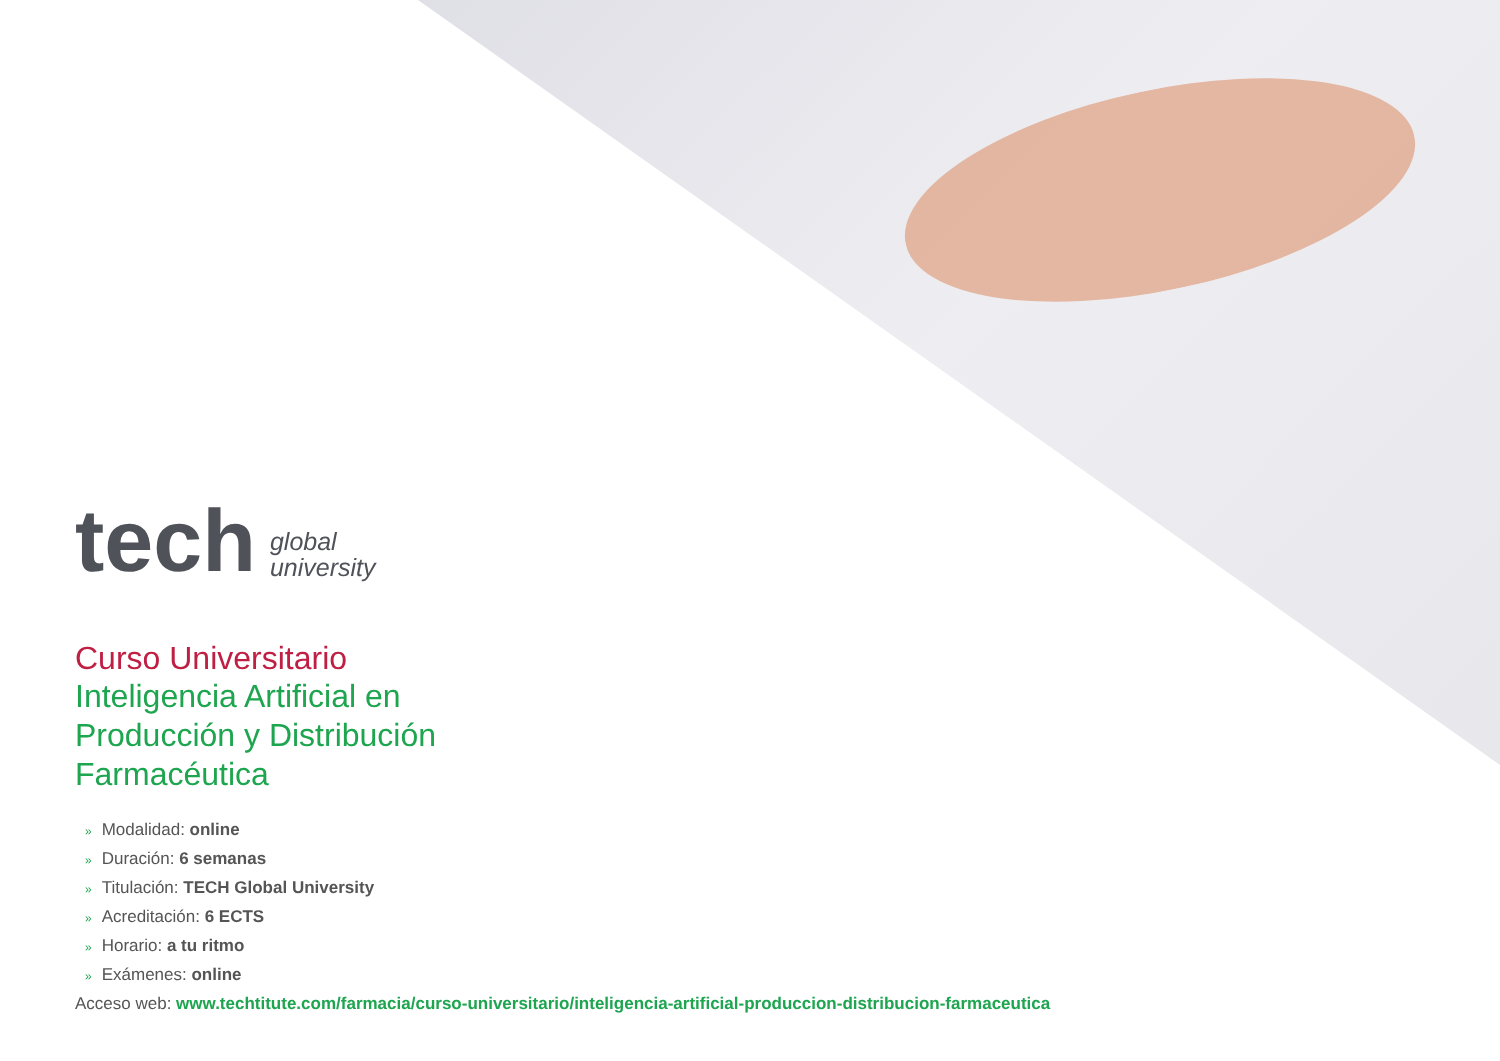tech global
university
Curso Universitario
Inteligencia Artificial en
Producción y Distribución
Farmacéutica
» Modalidad: online
» Duración: 6 semanas
» Titulación: TECH Global University
» Acreditación: 6 ECTS
» Horario: a tu ritmo
» Exámenes: online
Acceso web: www.techtitute.com/farmacia/curso-universitario/inteligencia-artificial-produccion-distribucion-farmaceutica